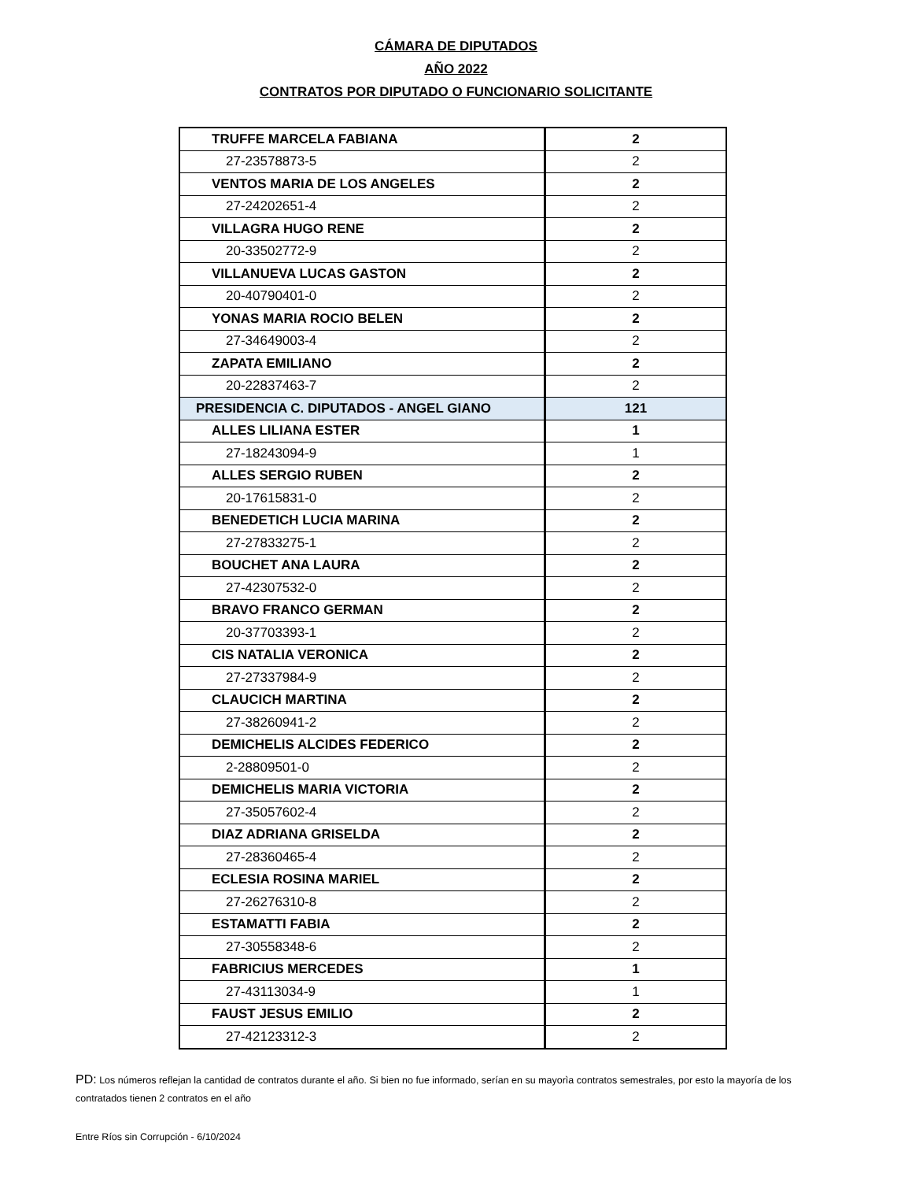CÁMARA DE DIPUTADOS
AÑO 2022
CONTRATOS POR DIPUTADO O FUNCIONARIO SOLICITANTE
| TRUFFE MARCELA FABIANA | 2 |
| 27-23578873-5 | 2 |
| VENTOS MARIA DE LOS ANGELES | 2 |
| 27-24202651-4 | 2 |
| VILLAGRA HUGO RENE | 2 |
| 20-33502772-9 | 2 |
| VILLANUEVA LUCAS GASTON | 2 |
| 20-40790401-0 | 2 |
| YONAS MARIA ROCIO BELEN | 2 |
| 27-34649003-4 | 2 |
| ZAPATA EMILIANO | 2 |
| 20-22837463-7 | 2 |
| PRESIDENCIA C. DIPUTADOS - ANGEL GIANO | 121 |
| ALLES LILIANA ESTER | 1 |
| 27-18243094-9 | 1 |
| ALLES SERGIO RUBEN | 2 |
| 20-17615831-0 | 2 |
| BENEDETICH LUCIA MARINA | 2 |
| 27-27833275-1 | 2 |
| BOUCHET ANA LAURA | 2 |
| 27-42307532-0 | 2 |
| BRAVO FRANCO GERMAN | 2 |
| 20-37703393-1 | 2 |
| CIS NATALIA VERONICA | 2 |
| 27-27337984-9 | 2 |
| CLAUCICH MARTINA | 2 |
| 27-38260941-2 | 2 |
| DEMICHELIS ALCIDES FEDERICO | 2 |
| 2-28809501-0 | 2 |
| DEMICHELIS MARIA VICTORIA | 2 |
| 27-35057602-4 | 2 |
| DIAZ ADRIANA GRISELDA | 2 |
| 27-28360465-4 | 2 |
| ECLESIA ROSINA MARIEL | 2 |
| 27-26276310-8 | 2 |
| ESTAMATTI FABIA | 2 |
| 27-30558348-6 | 2 |
| FABRICIUS MERCEDES | 1 |
| 27-43113034-9 | 1 |
| FAUST JESUS EMILIO | 2 |
| 27-42123312-3 | 2 |
PD: Los números reflejan la cantidad de contratos durante el año. Si bien no fue informado, serían en su mayorìa contratos semestrales, por esto la mayoría de los contratados tienen 2 contratos en el año
Entre Ríos sin Corrupción - 6/10/2024